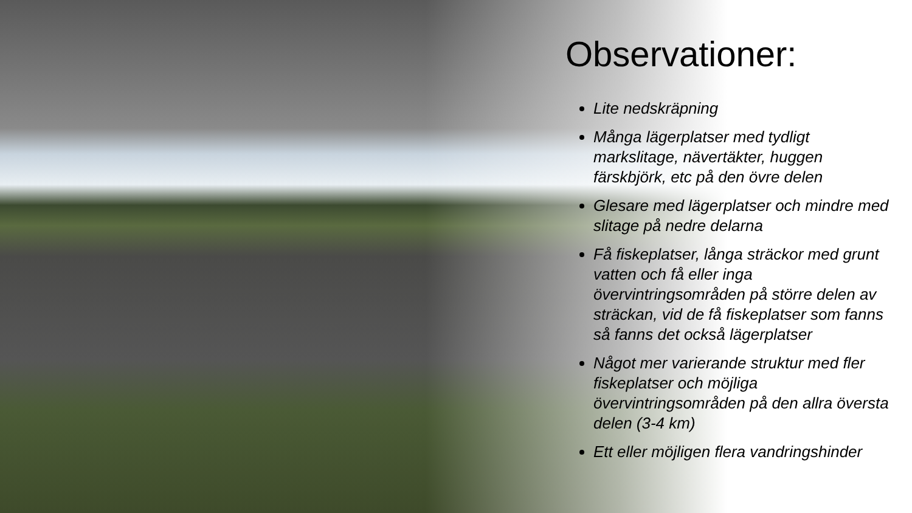Observationer:
Lite nedskräpning
Många lägerplatser med tydligt markslitage, nävertäkter, huggen färskbjörk, etc på den övre delen
Glesare med lägerplatser och mindre med slitage på nedre delarna
Få fiskeplatser, långa sträckor med grunt vatten och få eller inga övervintringsområden på större delen av sträckan, vid de få fiskeplatser som fanns så fanns det också lägerplatser
Något mer varierande struktur med fler fiskeplatser och möjliga övervintringsområden på den allra översta delen (3-4 km)
Ett eller möjligen flera vandringshinder